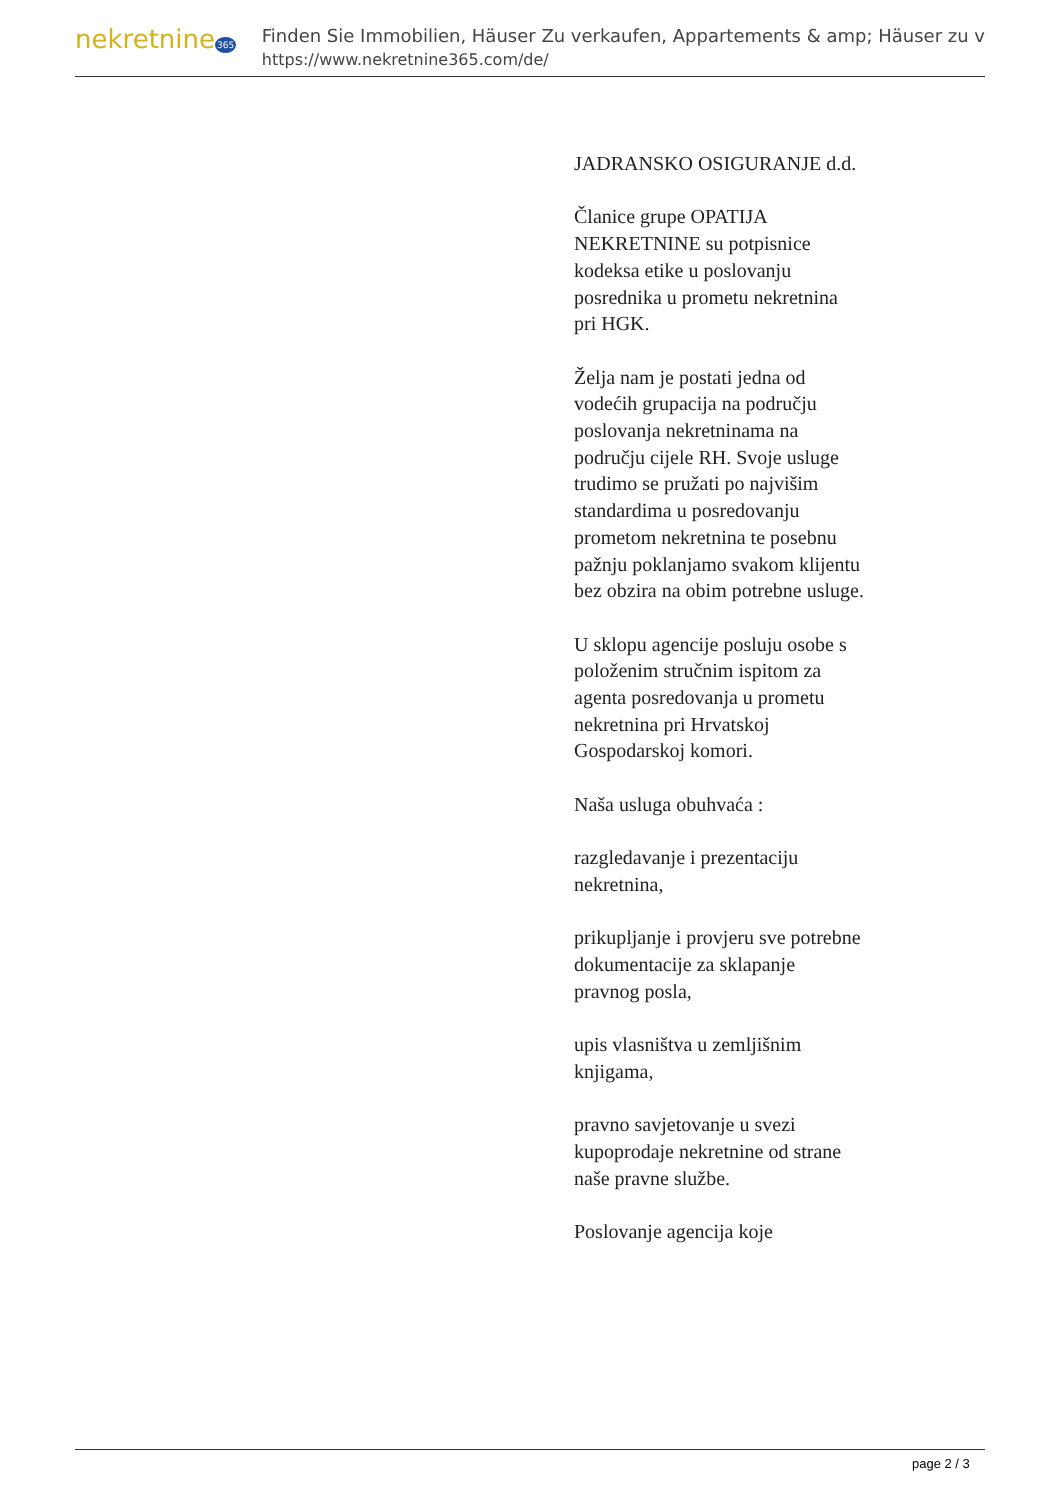nekretnine365
Finden Sie Immobilien, Häuser Zu verkaufen, Appartements & amp; Häuser zu v
https://www.nekretnine365.com/de/
JADRANSKO OSIGURANJE d.d.
Članice grupe OPATIJA NEKRETNINE su potpisnice kodeksa etike u poslovanju posrednika u prometu nekretnina pri HGK.
Želja nam je postati jedna od vodećih grupacija na području poslovanja nekretninama na području cijele RH. Svoje usluge trudimo se pružati po najvišim standardima u posredovanju prometom nekretnina te posebnu pažnju poklanjamo svakom klijentu bez obzira na obim potrebne usluge.
U sklopu agencije posluju osobe s položenim stručnim ispitom za agenta posredovanja u prometu nekretnina pri Hrvatskoj Gospodarskoj komori.
Naša usluga obuhvaća :
razgledavanje i prezentaciju nekretnina,
prikupljanje i provjeru sve potrebne dokumentacije za sklapanje pravnog posla,
upis vlasništva u zemljišnim knjigama,
pravno savjetovanje u svezi kupoprodaje nekretnine od strane naše pravne službe.
Poslovanje agencija koje
page 2 / 3